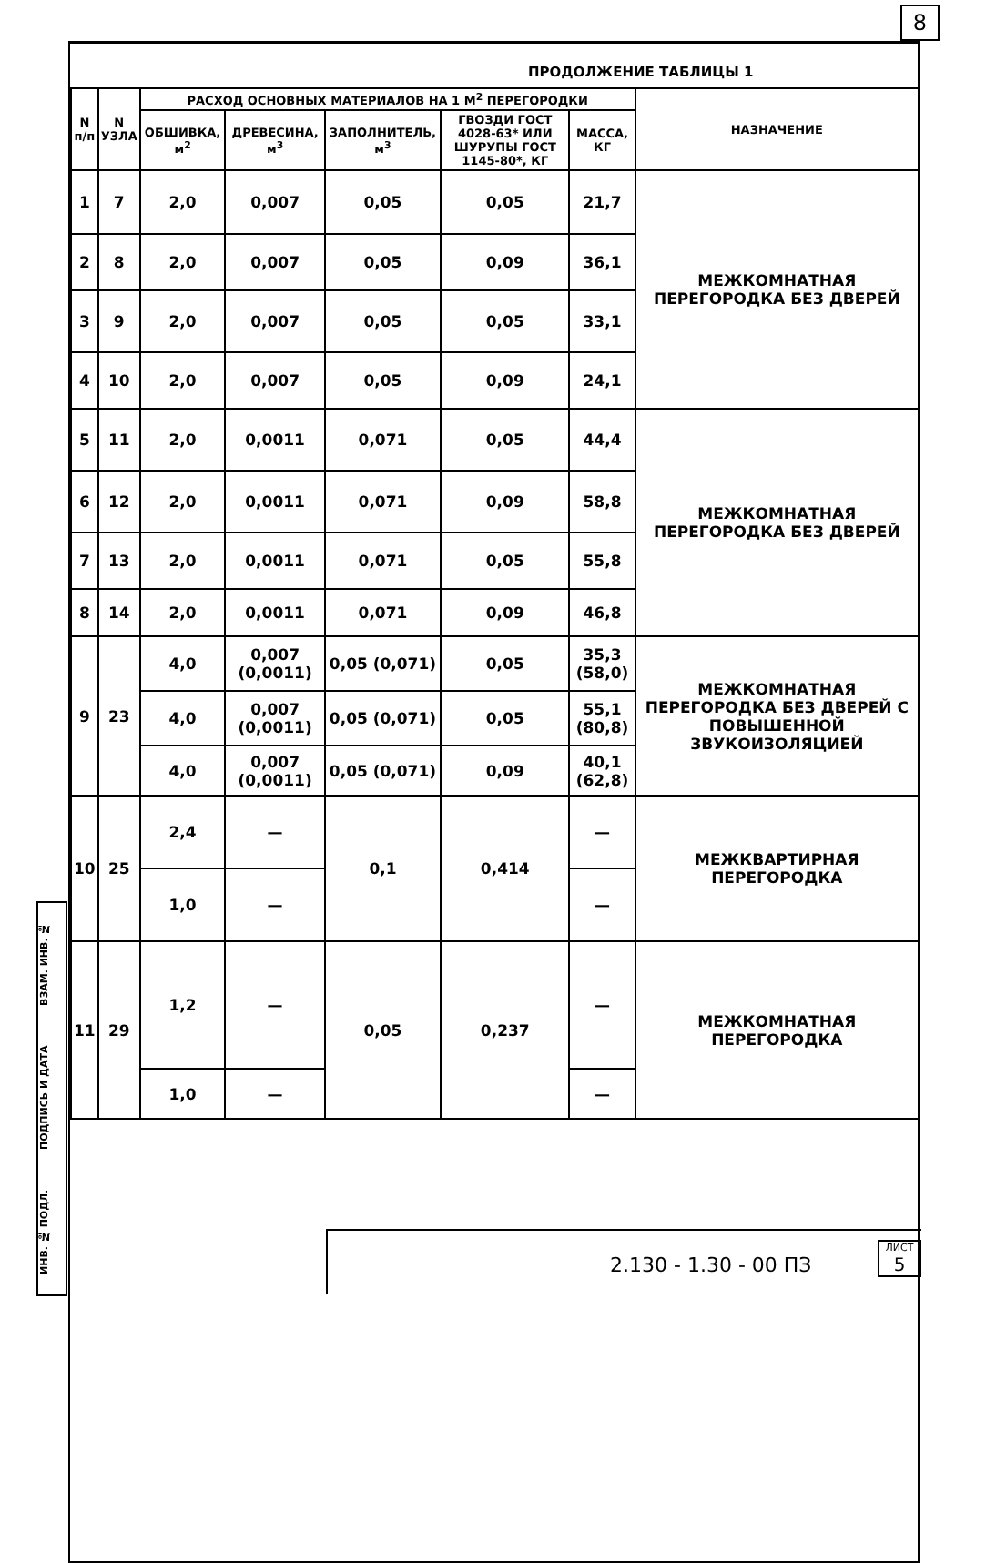8
ПРОДОЛЖЕНИЕ ТАБЛИЦЫ 1
ИНВ. № ПОДЛ. ПОДПИСЬ И ДАТА ВЗАМ. ИНВ. №
| N п/п | N УЗЛА | РАСХОД ОСНОВНЫХ МАТЕРИАЛОВ НА 1 М<sup>2</sup> ПЕРЕГОРОДКИ | | | | | НАЗНАЧЕНИЕ |
| --- | --- | --- | --- | --- | --- | --- | --- |
| | | ОБШИВКА, м<sup>2</sup> | ДРЕВЕСИНА, м<sup>3</sup> | ЗАПОЛНИТЕЛЬ, м<sup>3</sup> | ГВОЗДИ ГОСТ 4028-63* ИЛИ ШУРУПЫ ГОСТ 1145-80*, КГ | МАССА, КГ | |
| 1 | 7 | 2,0 | 0,007 | 0,05 | 0,05 | 21,7 | МЕЖКОМНАТНАЯ ПЕРЕГОРОДКА БЕЗ ДВЕРЕЙ |
| 2 | 8 | 2,0 | 0,007 | 0,05 | 0,09 | 36,1 | |
| 3 | 9 | 2,0 | 0,007 | 0,05 | 0,05 | 33,1 | |
| 4 | 10 | 2,0 | 0,007 | 0,05 | 0,09 | 24,1 | |
| 5 | 11 | 2,0 | 0,0011 | 0,071 | 0,05 | 44,4 | МЕЖКОМНАТНАЯ ПЕРЕГОРОДКА БЕЗ ДВЕРЕЙ |
| 6 | 12 | 2,0 | 0,0011 | 0,071 | 0,09 | 58,8 | |
| 7 | 13 | 2,0 | 0,0011 | 0,071 | 0,05 | 55,8 | |
| 8 | 14 | 2,0 | 0,0011 | 0,071 | 0,09 | 46,8 | |
| 9 | 23 | 4,0 | 0,007 (0,0011) | 0,05 (0,071) | 0,05 | 35,3 (58,0) | МЕЖКОМНАТНАЯ ПЕРЕГОРОДКА БЕЗ ДВЕРЕЙ С ПОВЫШЕННОЙ ЗВУКОИЗОЛЯЦИЕЙ |
| | | 4,0 | 0,007 (0,0011) | 0,05 (0,071) | 0,05 | 55,1 (80,8) | |
| | | 4,0 | 0,007 (0,0011) | 0,05 (0,071) | 0,09 | 40,1 (62,8) | |
| 10 | 25 | 2,4 | — | 0,1 | 0,414 | — | МЕЖКВАРТИРНАЯ ПЕРЕГОРОДКА |
| | | 1,0 | — | | | — | |
| 11 | 29 | 1,2 | — | 0,05 | 0,237 | — | МЕЖКОМНАТНАЯ ПЕРЕГОРОДКА |
| | | 1,0 | — | | | — | |
2.130 - 1.30 - 00 ПЗ
ЛИСТ
5